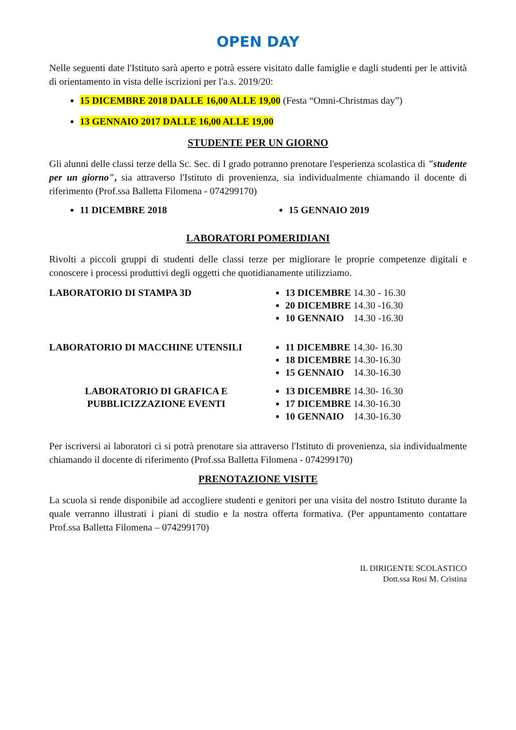OPEN DAY
Nelle seguenti date l'Istituto sarà aperto e potrà essere visitato dalle famiglie e dagli studenti per le attività di orientamento in vista delle iscrizioni per l'a.s. 2019/20:
15 DICEMBRE 2018 DALLE 16,00 ALLE 19,00 (Festa “Omni-Christmas day”)
13 GENNAIO 2017 DALLE 16,00 ALLE 19,00
STUDENTE PER UN GIORNO
Gli alunni delle classi terze della Sc. Sec. di I grado potranno prenotare l'esperienza scolastica di "studente per un giorno", sia attraverso l'Istituto di provenienza, sia individualmente chiamando il docente di riferimento (Prof.ssa Balletta Filomena - 074299170)
11 DICEMBRE 2018 15 GENNAIO 2019
LABORATORI POMERIDIANI
Rivolti a piccoli gruppi di studenti delle classi terze per migliorare le proprie competenze digitali e conoscere i processi produttivi degli oggetti che quotidianamente utilizziamo.
LABORATORIO DI STAMPA 3D 13 DICEMBRE 14.30 - 16.30
20 DICEMBRE 14.30 -16.30
10 GENNAIO 14.30 -16.30
LABORATORIO DI MACCHINE UTENSILI 11 DICEMBRE 14.30- 16.30
18 DICEMBRE 14.30-16.30
15 GENNAIO 14.30-16.30
LABORATORIO DI GRAFICA E
PUBBLICIZZAZIONE EVENTI
13 DICEMBRE 14.30- 16.30
17 DICEMBRE 14.30-16.30
10 GENNAIO 14.30-16.30
Per iscriversi ai laboratori ci si potrà prenotare sia attraverso l'Istituto di provenienza, sia individualmente chiamando il docente di riferimento (Prof.ssa Balletta Filomena - 074299170)
PRENOTAZIONE VISITE
La scuola si rende disponibile ad accogliere studenti e genitori per una visita del nostro Istituto durante la quale verranno illustrati i piani di studio e la nostra offerta formativa. (Per appuntamento contattare Prof.ssa Balletta Filomena – 074299170)
IL DIRIGENTE SCOLASTICO
Dott.ssa Rosi M. Cristina